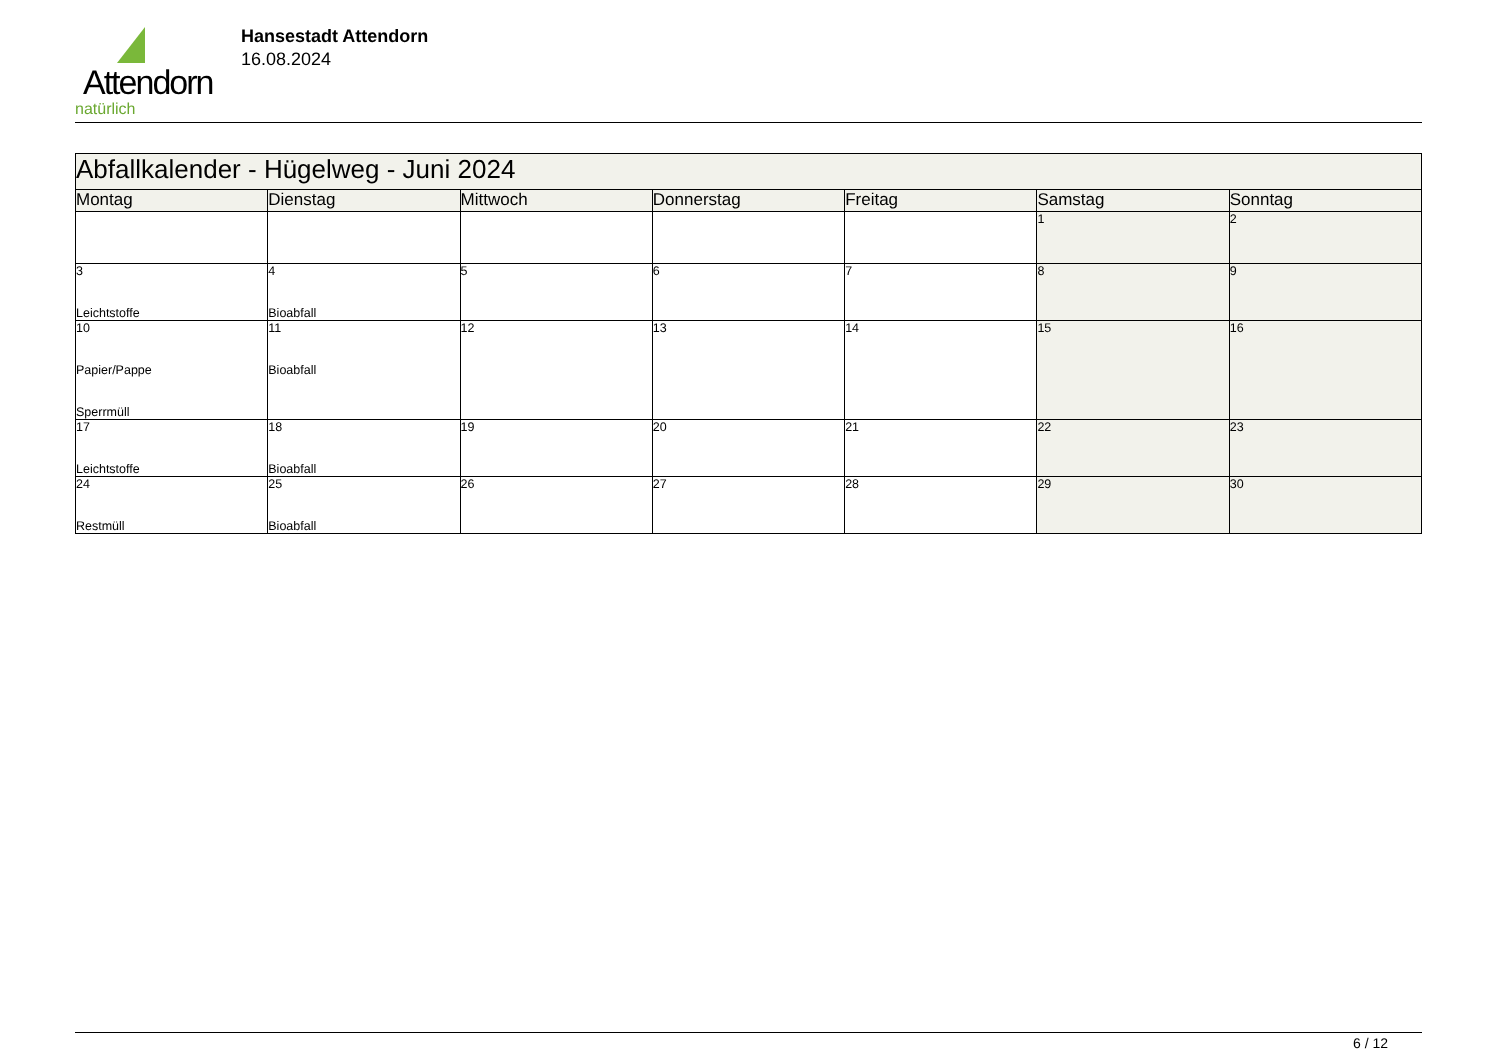Attendorn
natürlich
Hansestadt Attendorn
16.08.2024
| Abfallkalender - Hügelweg - Juni 2024 | | | | | | |
| Montag | Dienstag | Mittwoch | Donnerstag | Freitag | Samstag | Sonntag |
| | | | | | 1 | 2 |
| 3 Leichtstoffe | 4 Bioabfall | 5 | 6 | 7 | 8 | 9 |
| 10 Papier/Pappe Sperrmüll | 11 Bioabfall | 12 | 13 | 14 | 15 | 16 |
| 17 Leichtstoffe | 18 Bioabfall | 19 | 20 | 21 | 22 | 23 |
| 24 Restmüll | 25 Bioabfall | 26 | 27 | 28 | 29 | 30 |
6 / 12